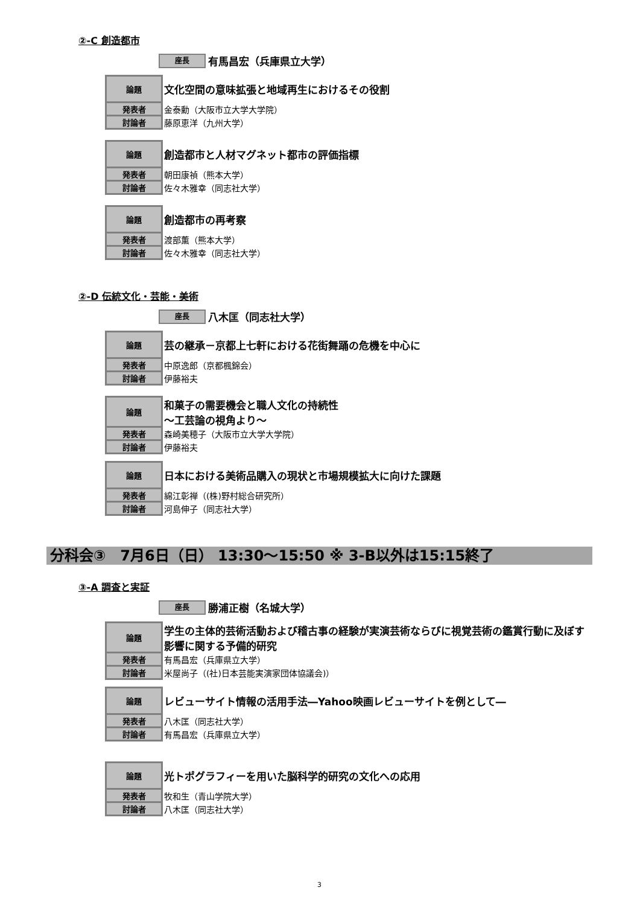②-C 創造都市
座長 有馬昌宏（兵庫県立大学）
| 論題 | 文化空間の意味拡張と地域再生におけるその役割 |
| 発表者 | 金泰勳（大阪市立大学大学院） |
| 討論者 | 藤原恵洋（九州大学） |
| 論題 | 創造都市と人材マグネット都市の評価指標 |
| 発表者 | 朝田康禎（熊本大学） |
| 討論者 | 佐々木雅幸（同志社大学） |
| 論題 | 創造都市の再考察 |
| 発表者 | 渡部薫（熊本大学） |
| 討論者 | 佐々木雅幸（同志社大学） |
②-D 伝統文化・芸能・美術
座長 八木匡（同志社大学）
| 論題 | 芸の継承－京都上七軒における花街舞踊の危機を中心に |
| 発表者 | 中原逸郎（京都楓錦会） |
| 討論者 | 伊藤裕夫 |
| 論題 | 和菓子の需要機会と職人文化の持続性 ～工芸論の視角より～ |
| 発表者 | 森崎美穂子（大阪市立大学大学院） |
| 討論者 | 伊藤裕夫 |
| 論題 | 日本における美術品購入の現状と市場規模拡大に向けた課題 |
| 発表者 | 綿江彰禅（(株)野村総合研究所） |
| 討論者 | 河島伸子（同志社大学） |
分科会③　7月6日（日） 13:30～15:50 ※ 3-B以外は15:15終了
③-A 調査と実証
座長 勝浦正樹（名城大学）
| 論題 | 学生の主体的芸術活動および稽古事の経験が実演芸術ならびに視覚芸術の鑑賞行動に及ぼす影響に関する予備的研究 |
| 発表者 | 有馬昌宏（兵庫県立大学） |
| 討論者 | 米屋尚子（(社)日本芸能実演家団体協議会)） |
| 論題 | レビューサイト情報の活用手法―Yahoo映画レビューサイトを例として― |
| 発表者 | 八木匡（同志社大学） |
| 討論者 | 有馬昌宏（兵庫県立大学） |
| 論題 | 光トポグラフィーを用いた脳科学的研究の文化への応用 |
| 発表者 | 牧和生（青山学院大学） |
| 討論者 | 八木匡（同志社大学） |
3